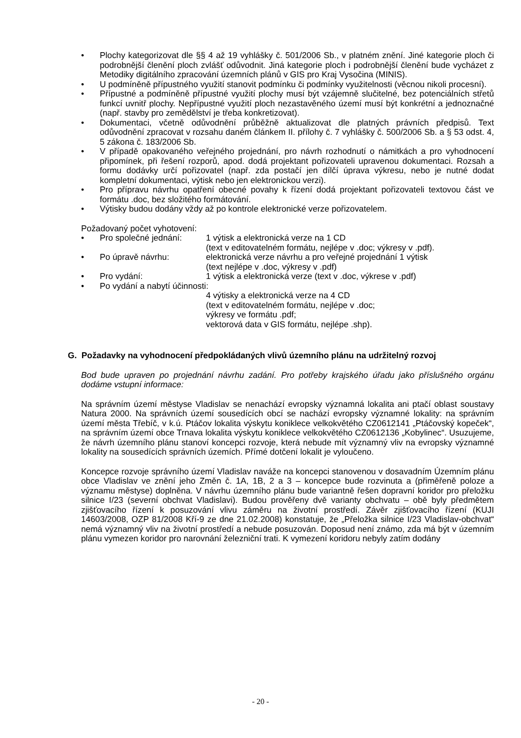• Plochy kategorizovat dle §§ 4 až 19 vyhlášky č. 501/2006 Sb., v platném znění. Jiné kategorie ploch či podrobnější členění ploch zvlášť odůvodnit. Jiná kategorie ploch i podrobnější členění bude vycházet z Metodiky digitálního zpracování územních plánů v GIS pro Kraj Vysočina (MINIS).
• U podmíněně přípustného využití stanovit podmínku či podmínky využitelnosti (věcnou nikoli procesní).
• Přípustné a podmíněně přípustné využití plochy musí být vzájemně slučitelné, bez potenciálních střetů funkcí uvnitř plochy. Nepřípustné využití ploch nezastavěného území musí být konkrétní a jednoznačné (např. stavby pro zemědělství je třeba konkretizovat).
• Dokumentaci, včetně odůvodnění průběžně aktualizovat dle platných právních předpisů. Text odůvodnění zpracovat v rozsahu daném článkem II. přílohy č. 7 vyhlášky č. 500/2006 Sb. a § 53 odst. 4, 5 zákona č. 183/2006 Sb.
• V případě opakovaného veřejného projednání, pro návrh rozhodnutí o námitkách a pro vyhodnocení připomínek, při řešení rozporů, apod. dodá projektant pořizovateli upravenou dokumentaci. Rozsah a formu dodávky určí pořizovatel (např. zda postačí jen dílčí úprava výkresu, nebo je nutné dodat kompletní dokumentaci, výtisk nebo jen elektronickou verzi).
• Pro přípravu návrhu opatření obecné povahy k řízení dodá projektant pořizovateli textovou část ve formátu .doc, bez složitého formátování.
• Výtisky budou dodány vždy až po kontrole elektronické verze pořizovatelem.
Požadovaný počet vyhotovení:
• Pro společné jednání: 1 výtisk a elektronická verze na 1 CD
(text v editovatelném formátu, nejlépe v .doc; výkresy v .pdf).
• Po úpravě návrhu: elektronická verze návrhu a pro veřejné projednání 1 výtisk
(text nejlépe v .doc, výkresy v .pdf)
• Pro vydání: 1 výtisk a elektronická verze (text v .doc, výkrese v .pdf)
• Po vydání a nabytí účinnosti:
4 výtisky a elektronická verze na 4 CD
(text v editovatelném formátu, nejlépe v .doc;
výkresy ve formátu .pdf;
vektorová data v GIS formátu, nejlépe .shp).
G. Požadavky na vyhodnocení předpokládaných vlivů územního plánu na udržitelný rozvoj
Bod bude upraven po projednání návrhu zadání. Pro potřeby krajského úřadu jako příslušného orgánu dodáme vstupní informace:
Na správním území městyse Vladislav se nenachází evropsky významná lokalita ani ptačí oblast soustavy Natura 2000. Na správních území sousedících obcí se nachází evropsky významné lokality: na správním území města Třebíč, v k.ú. Ptáčov lokalita výskytu koniklece velkokvětého CZ0612141 „Ptáčovský kopeček“, na správním území obce Trnava lokalita výskytu koniklece velkokvětého CZ0612136 „Kobylinec“. Usuzujeme, že návrh územního plánu stanoví koncepci rozvoje, která nebude mít významný vliv na evropsky významné lokality na sousedících správních územích. Přímé dotčení lokalit je vyloučeno.
Koncepce rozvoje správního území Vladislav naváže na koncepci stanovenou v dosavadním Územním plánu obce Vladislav ve znění jeho Změn č. 1A, 1B, 2 a 3 – koncepce bude rozvinuta a (přiměřeně poloze a významu městyse) doplněna. V návrhu územního plánu bude variantně řešen dopravní koridor pro přeložku silnice I/23 (severní obchvat Vladislavi). Budou prověřeny dvě varianty obchvatu – obě byly předmětem zjišťovacího řízení k posuzování vlivu záměru na životní prostředí. Závěr zjišťovacího řízení (KUJI 14603/2008, OZP 81/2008 Kří-9 ze dne 21.02.2008) konstatuje, že „Přeložka silnice I/23 Vladislav-obchvat“ nemá významný vliv na životní prostředí a nebude posuzován. Doposud není známo, zda má být v územním plánu vymezen koridor pro narovnání železniční trati. K vymezení koridoru nebyly zatím dodány
- 20 -